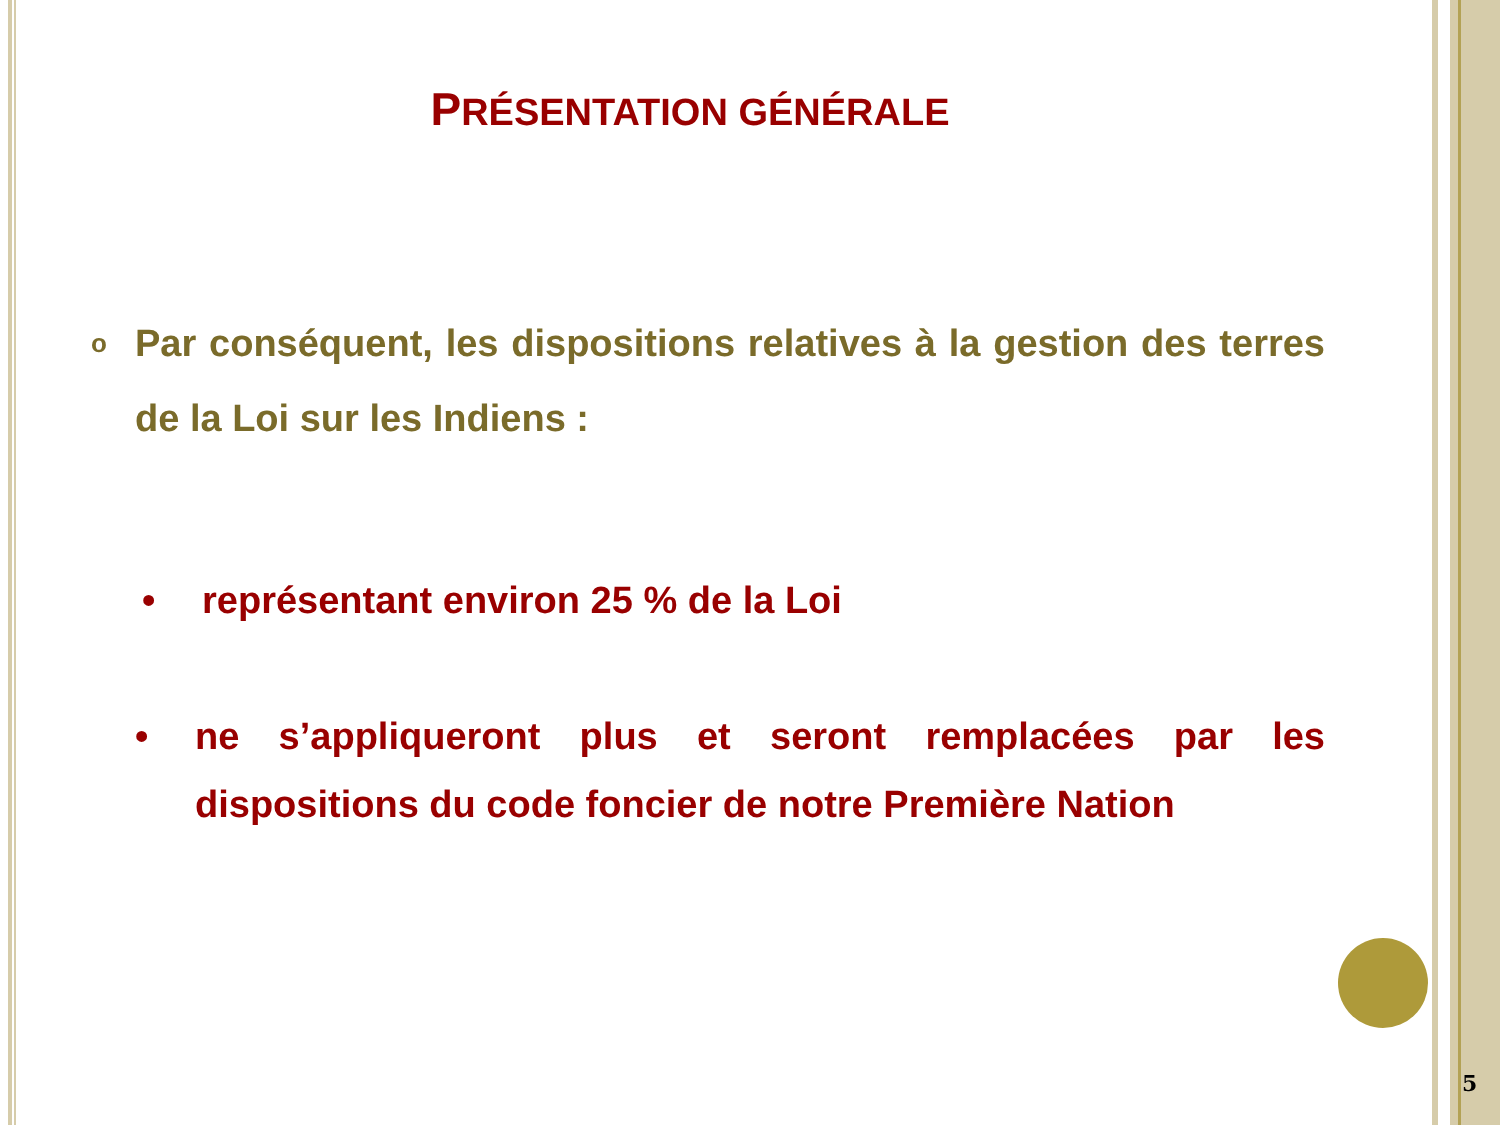PRÉSENTATION GÉNÉRALE
o Par conséquent, les dispositions relatives à la gestion des terres de la Loi sur les Indiens :
• représentant environ 25 % de la Loi
• ne s’appliqueront plus et seront remplacées par les dispositions du code foncier de notre Première Nation
5